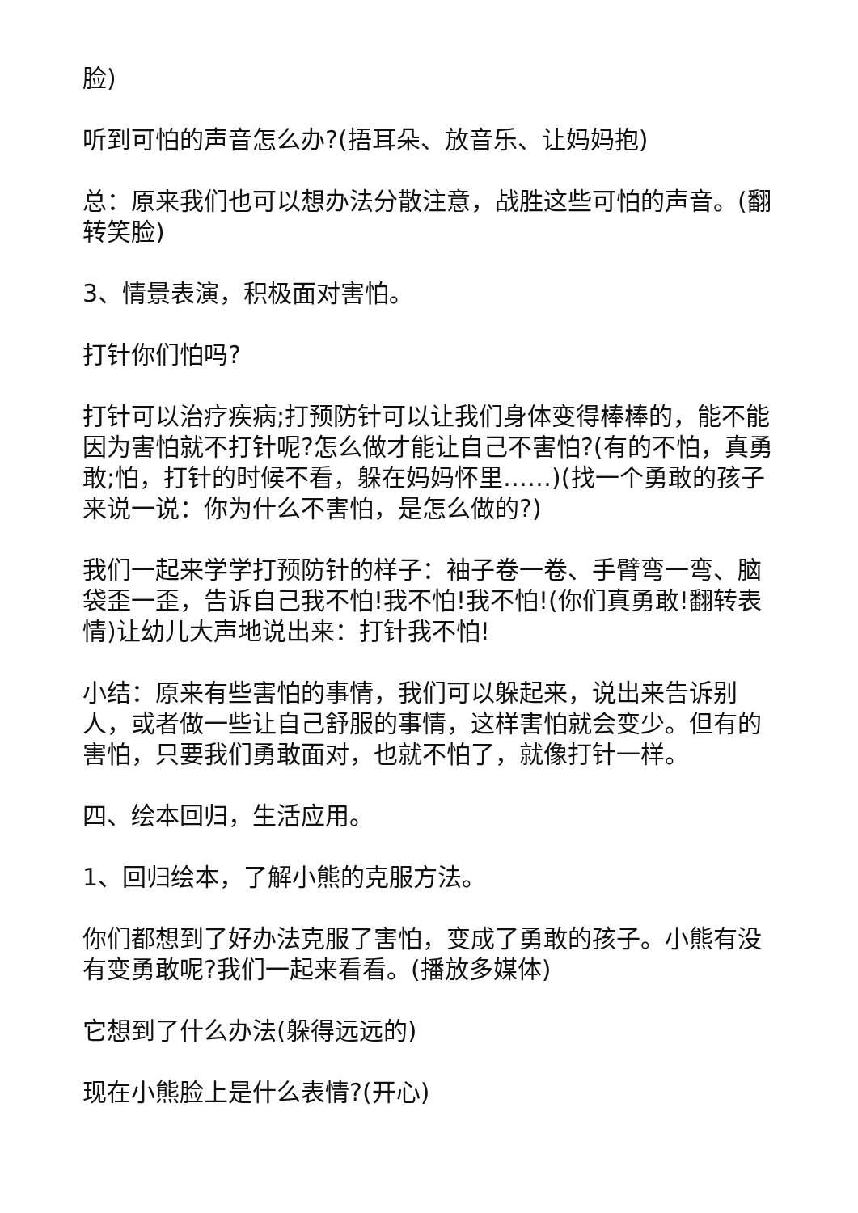脸)
听到可怕的声音怎么办?(捂耳朵、放音乐、让妈妈抱)
总：原来我们也可以想办法分散注意，战胜这些可怕的声音。(翻转笑脸)
3、情景表演，积极面对害怕。
打针你们怕吗?
打针可以治疗疾病;打预防针可以让我们身体变得棒棒的，能不能因为害怕就不打针呢?怎么做才能让自己不害怕?(有的不怕，真勇敢;怕，打针的时候不看，躲在妈妈怀里……)(找一个勇敢的孩子来说一说：你为什么不害怕，是怎么做的?)
我们一起来学学打预防针的样子：袖子卷一卷、手臂弯一弯、脑袋歪一歪，告诉自己我不怕!我不怕!我不怕!(你们真勇敢!翻转表情)让幼儿大声地说出来：打针我不怕!
小结：原来有些害怕的事情，我们可以躲起来，说出来告诉别人，或者做一些让自己舒服的事情，这样害怕就会变少。但有的害怕，只要我们勇敢面对，也就不怕了，就像打针一样。
四、绘本回归，生活应用。
1、回归绘本，了解小熊的克服方法。
你们都想到了好办法克服了害怕，变成了勇敢的孩子。小熊有没有变勇敢呢?我们一起来看看。(播放多媒体)
它想到了什么办法(躲得远远的)
现在小熊脸上是什么表情?(开心)